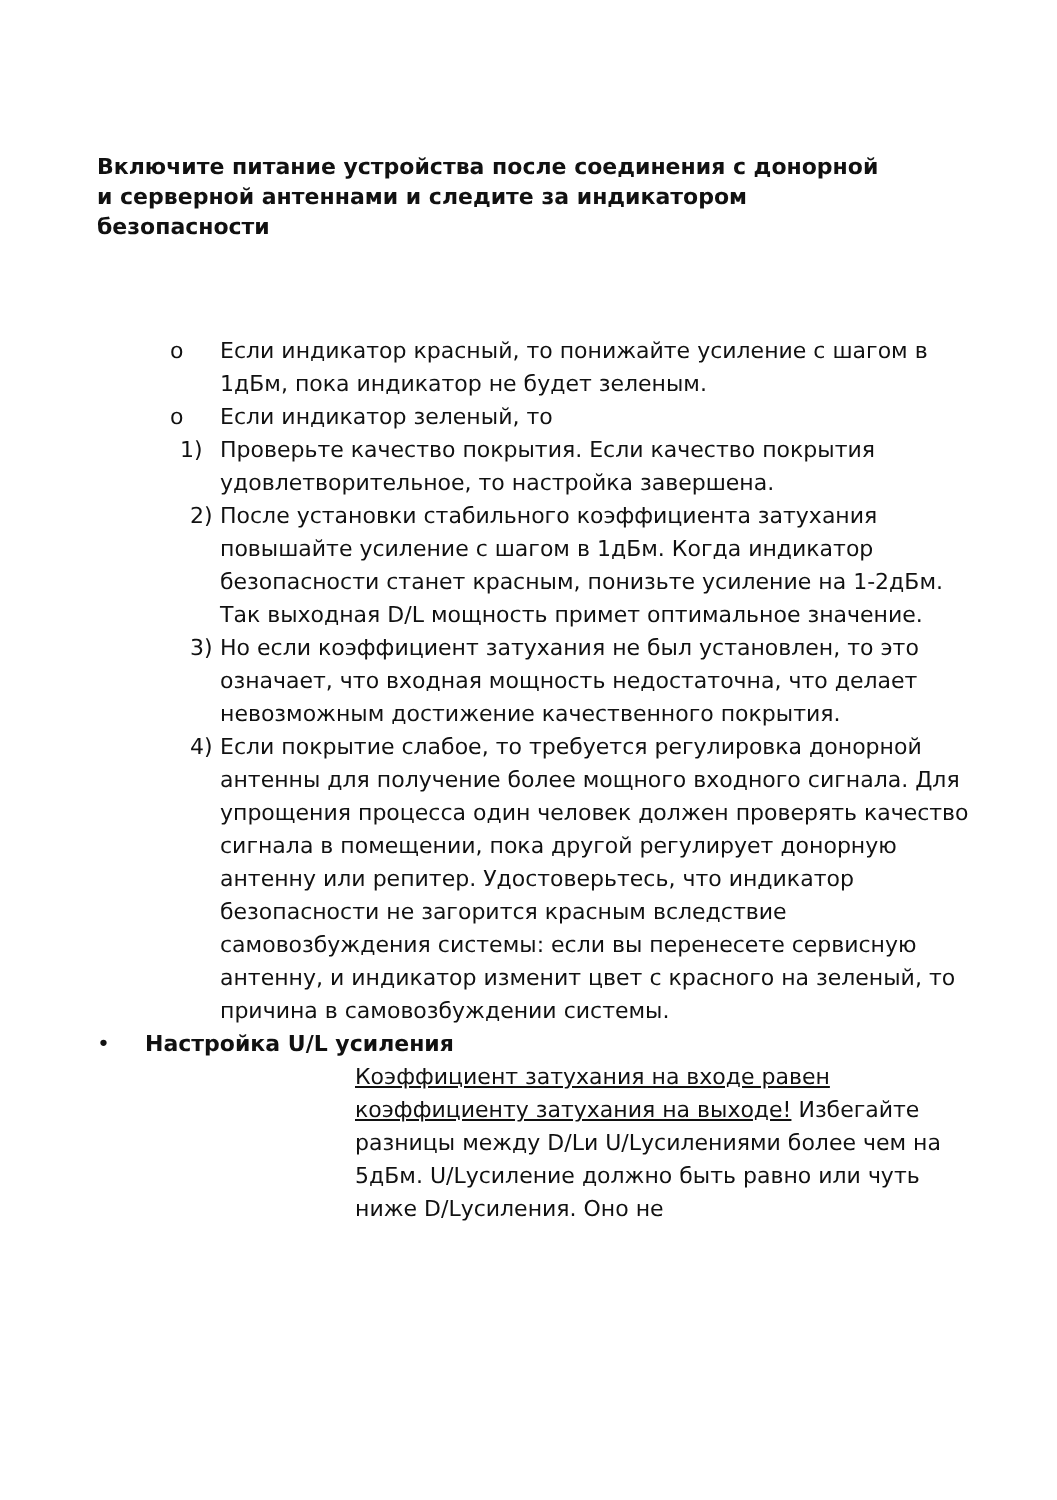Включите питание устройства после соединения с донорной и серверной антеннами и следите за индикатором безопасности
o Если индикатор красный, то понижайте усиление с шагом в 1дБм, пока индикатор не будет зеленым.
o Если индикатор зеленый, то
1) Проверьте качество покрытия. Если качество покрытия удовлетворительное, то настройка завершена.
2) После установки стабильного коэффициента затухания повышайте усиление с шагом в 1дБм. Когда индикатор безопасности станет красным, понизьте усиление на 1-2дБм. Так выходная D/L мощность примет оптимальное значение.
3) Но если коэффициент затухания не был установлен, то это означает, что входная мощность недостаточна, что делает невозможным достижение качественного покрытия.
4) Если покрытие слабое, то требуется регулировка донорной антенны для получение более мощного входного сигнала. Для упрощения процесса один человек должен проверять качество сигнала в помещении, пока другой регулирует донорную антенну или репитер. Удостоверьтесь, что индикатор безопасности не загорится красным вследствие самовозбуждения системы: если вы перенесете сервисную антенну, и индикатор изменит цвет с красного на зеленый, то причина в самовозбуждении системы.
• Настройка U/L усиления
Коэффициент затухания на входе равен коэффициенту затухания на выходе! Избегайте разницы между D/Lи U/Lусилениями более чем на 5дБм. U/Lусиление должно быть равно или чуть ниже D/Lусиления. Оно не